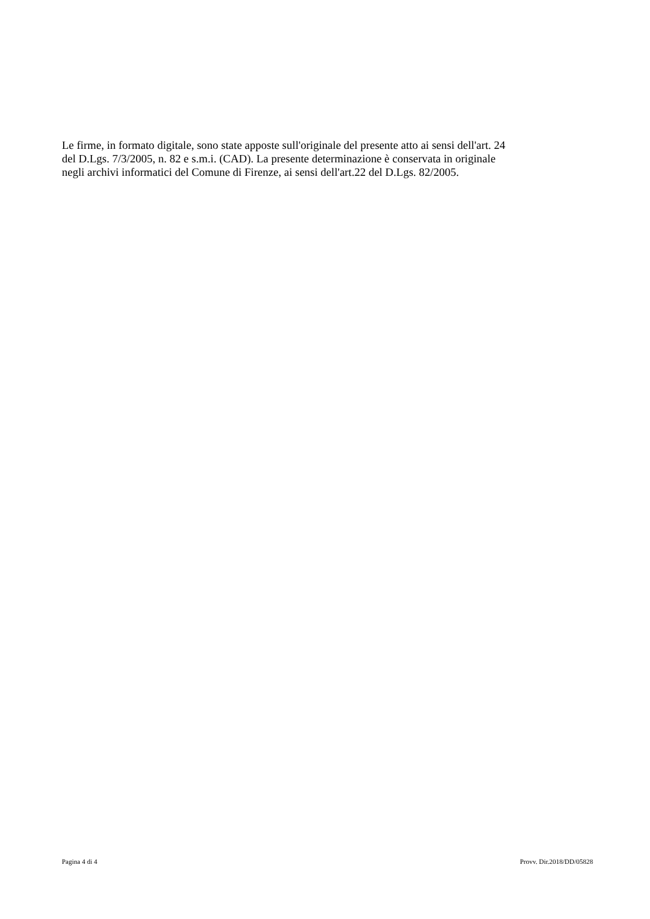Le firme, in formato digitale, sono state apposte sull'originale del presente atto ai sensi dell'art. 24
del D.Lgs. 7/3/2005, n. 82 e s.m.i. (CAD). La presente determinazione è conservata in originale
negli archivi informatici del Comune di Firenze, ai sensi dell'art.22 del D.Lgs. 82/2005.
Pagina 4 di 4 Provv. Dir.2018/DD/05828